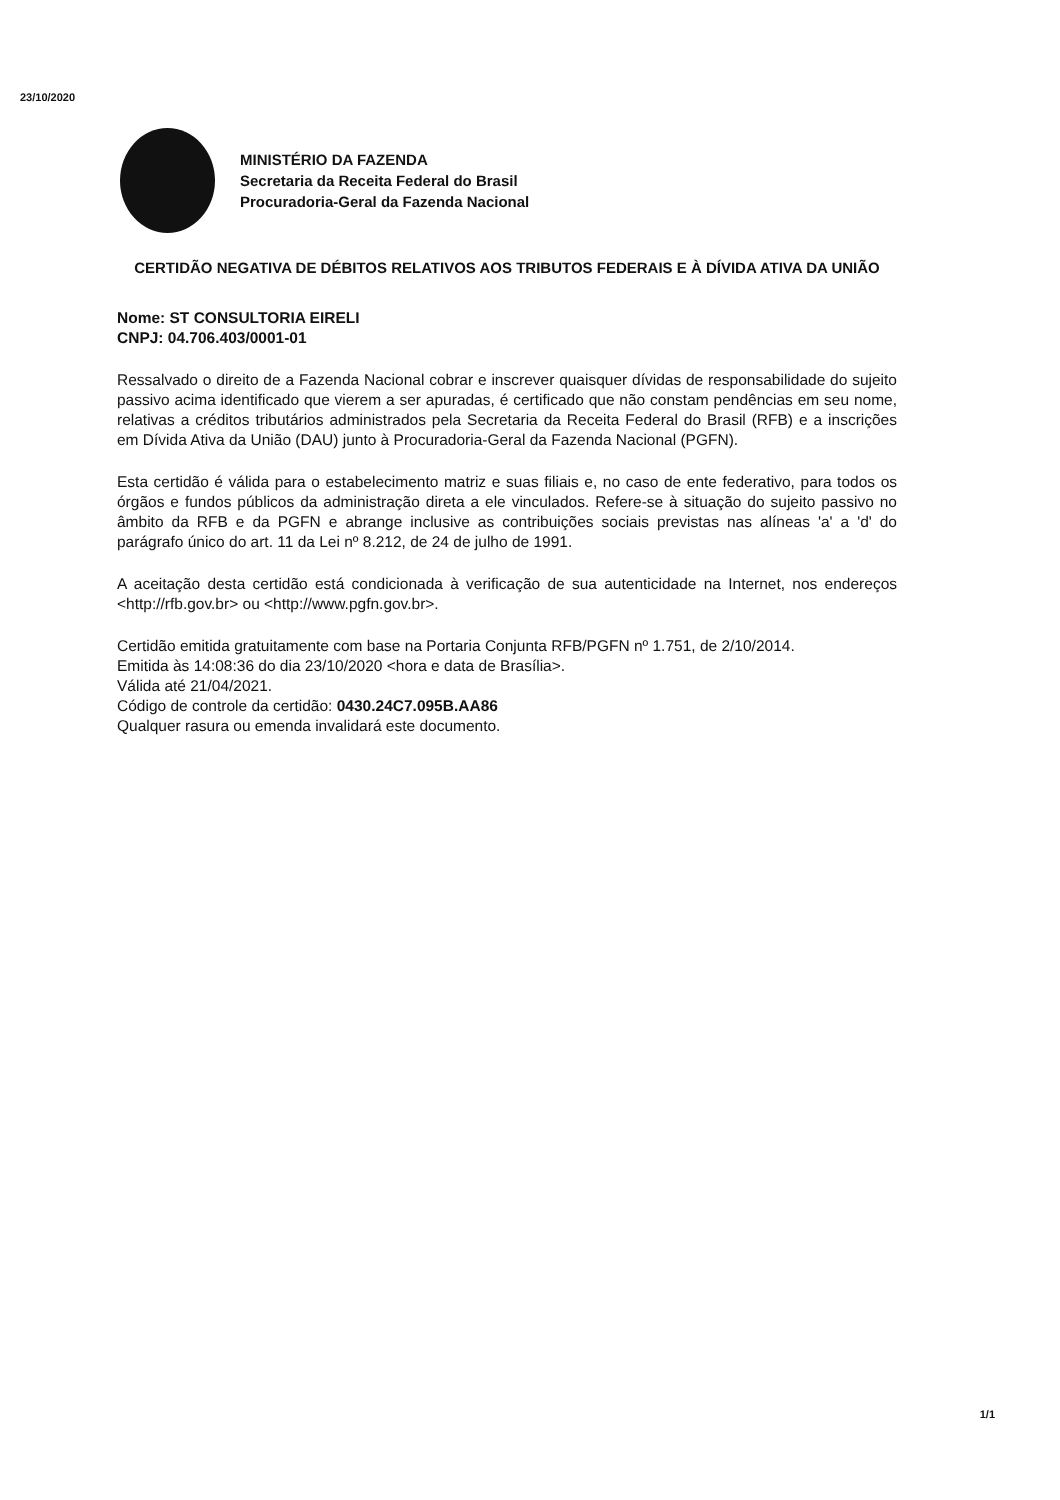23/10/2020
MINISTÉRIO DA FAZENDA
Secretaria da Receita Federal do Brasil
Procuradoria-Geral da Fazenda Nacional
CERTIDÃO NEGATIVA DE DÉBITOS RELATIVOS AOS TRIBUTOS FEDERAIS E À DÍVIDA ATIVA DA UNIÃO
Nome: ST CONSULTORIA EIRELI
CNPJ: 04.706.403/0001-01
Ressalvado o direito de a Fazenda Nacional cobrar e inscrever quaisquer dívidas de responsabilidade do sujeito passivo acima identificado que vierem a ser apuradas, é certificado que não constam pendências em seu nome, relativas a créditos tributários administrados pela Secretaria da Receita Federal do Brasil (RFB) e a inscrições em Dívida Ativa da União (DAU) junto à Procuradoria-Geral da Fazenda Nacional (PGFN).
Esta certidão é válida para o estabelecimento matriz e suas filiais e, no caso de ente federativo, para todos os órgãos e fundos públicos da administração direta a ele vinculados. Refere-se à situação do sujeito passivo no âmbito da RFB e da PGFN e abrange inclusive as contribuições sociais previstas nas alíneas 'a' a 'd' do parágrafo único do art. 11 da Lei nº 8.212, de 24 de julho de 1991.
A aceitação desta certidão está condicionada à verificação de sua autenticidade na Internet, nos endereços <http://rfb.gov.br> ou <http://www.pgfn.gov.br>.
Certidão emitida gratuitamente com base na Portaria Conjunta RFB/PGFN nº 1.751, de 2/10/2014.
Emitida às 14:08:36 do dia 23/10/2020 <hora e data de Brasília>.
Válida até 21/04/2021.
Código de controle da certidão: 0430.24C7.095B.AA86
Qualquer rasura ou emenda invalidará este documento.
1/1